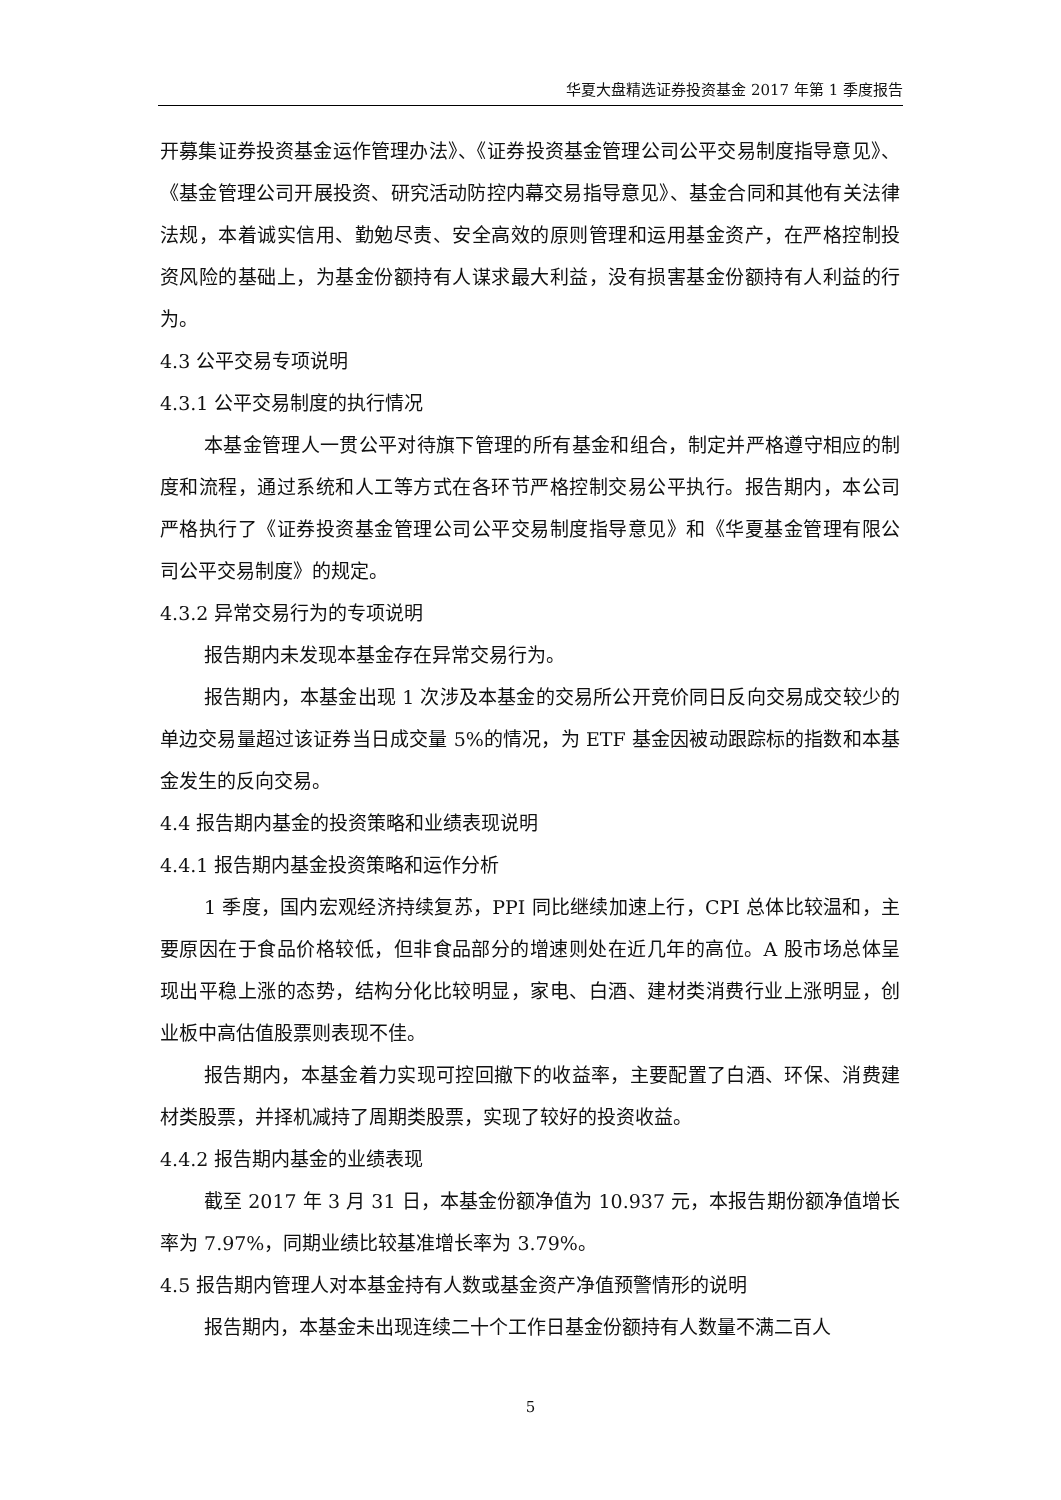华夏大盘精选证券投资基金 2017 年第 1 季度报告
开募集证券投资基金运作管理办法》、《证券投资基金管理公司公平交易制度指导意见》、《基金管理公司开展投资、研究活动防控内幕交易指导意见》、基金合同和其他有关法律法规，本着诚实信用、勤勉尽责、安全高效的原则管理和运用基金资产，在严格控制投资风险的基础上，为基金份额持有人谋求最大利益，没有损害基金份额持有人利益的行为。
4.3 公平交易专项说明
4.3.1 公平交易制度的执行情况
本基金管理人一贯公平对待旗下管理的所有基金和组合，制定并严格遵守相应的制度和流程，通过系统和人工等方式在各环节严格控制交易公平执行。报告期内，本公司严格执行了《证券投资基金管理公司公平交易制度指导意见》和《华夏基金管理有限公司公平交易制度》的规定。
4.3.2 异常交易行为的专项说明
报告期内未发现本基金存在异常交易行为。
报告期内，本基金出现 1 次涉及本基金的交易所公开竞价同日反向交易成交较少的单边交易量超过该证券当日成交量 5%的情况，为 ETF 基金因被动跟踪标的指数和本基金发生的反向交易。
4.4 报告期内基金的投资策略和业绩表现说明
4.4.1 报告期内基金投资策略和运作分析
1 季度，国内宏观经济持续复苏，PPI 同比继续加速上行，CPI 总体比较温和，主要原因在于食品价格较低，但非食品部分的增速则处在近几年的高位。A 股市场总体呈现出平稳上涨的态势，结构分化比较明显，家电、白酒、建材类消费行业上涨明显，创业板中高估值股票则表现不佳。
报告期内，本基金着力实现可控回撤下的收益率，主要配置了白酒、环保、消费建材类股票，并择机减持了周期类股票，实现了较好的投资收益。
4.4.2 报告期内基金的业绩表现
截至 2017 年 3 月 31 日，本基金份额净值为 10.937 元，本报告期份额净值增长率为 7.97%，同期业绩比较基准增长率为 3.79%。
4.5 报告期内管理人对本基金持有人数或基金资产净值预警情形的说明
报告期内，本基金未出现连续二十个工作日基金份额持有人数量不满二百人
5